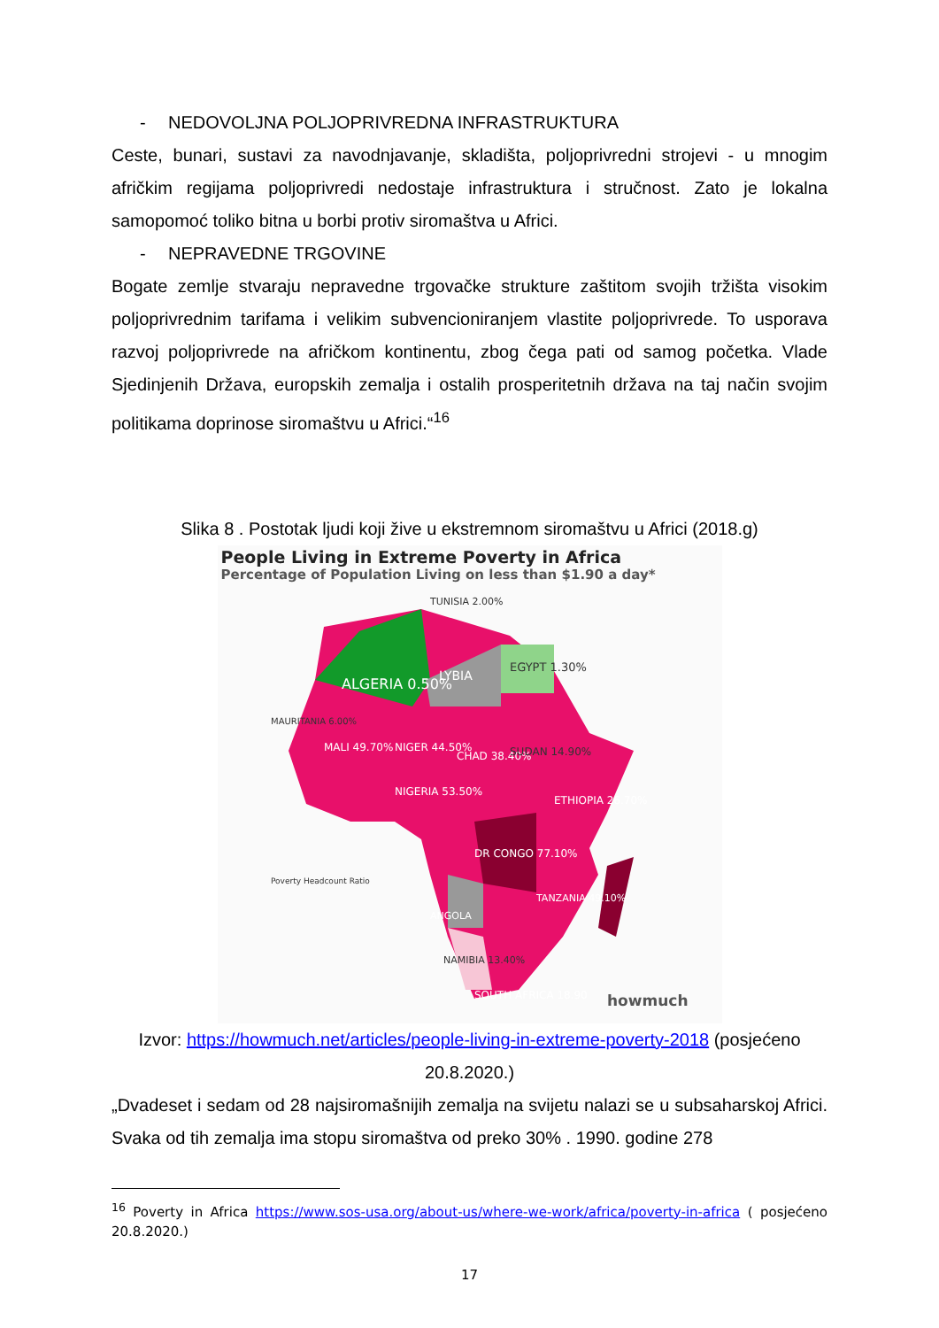- NEDOVOLJNA POLJOPRIVREDNA INFRASTRUKTURA
Ceste, bunari, sustavi za navodnjavanje, skladišta, poljoprivredni strojevi - u mnogim afričkim regijama poljoprivredi nedostaje infrastruktura i stručnost. Zato je lokalna samopomoć toliko bitna u borbi protiv siromaštva u Africi.
- NEPRAVEDNE TRGOVINE
Bogate zemlje stvaraju nepravedne trgovačke strukture zaštitom svojih tržišta visokim poljoprivrednim tarifama i velikim subvencioniranjem vlastite poljoprivrede. To usporava razvoj poljoprivrede na afričkom kontinentu, zbog čega pati od samog početka. Vlade Sjedinjenih Država, europskih zemalja i ostalih prosperitetnih država na taj način svojim politikama doprinose siromaštvu u Africi.“<sup>16</sup>
Slika 8 . Postotak ljudi koji žive u ekstremnom siromaštvu u Africi (2018.g)
People Living in Extreme Poverty in Africa
Percentage of Population Living on less than $1.90 a day*
ALGERIA 0.50%
LYBIA
EGYPT 1.30%
TUNISIA 2.00%
MALI 49.70%
NIGER 44.50%
CHAD 38.40%
SUDAN 14.90%
NIGERIA 53.50%
ETHIOPIA 26.70%
DR CONGO 77.10%
TANZANIA 49.10%
ANGOLA
NAMIBIA 13.40%
SOUTH AFRICA 18.90
MAURITANIA 6.00%
Poverty Headcount Ratio
howmuch
Izvor: https://howmuch.net/articles/people-living-in-extreme-poverty-2018 (posjećeno 20.8.2020.)
„Dvadeset i sedam od 28 najsiromašnijih zemalja na svijetu nalazi se u subsaharskoj Africi. Svaka od tih zemalja ima stopu siromaštva od preko 30% . 1990. godine 278
<sup>16</sup> Poverty in Africa https://www.sos-usa.org/about-us/where-we-work/africa/poverty-in-africa ( posjećeno 20.8.2020.)
17